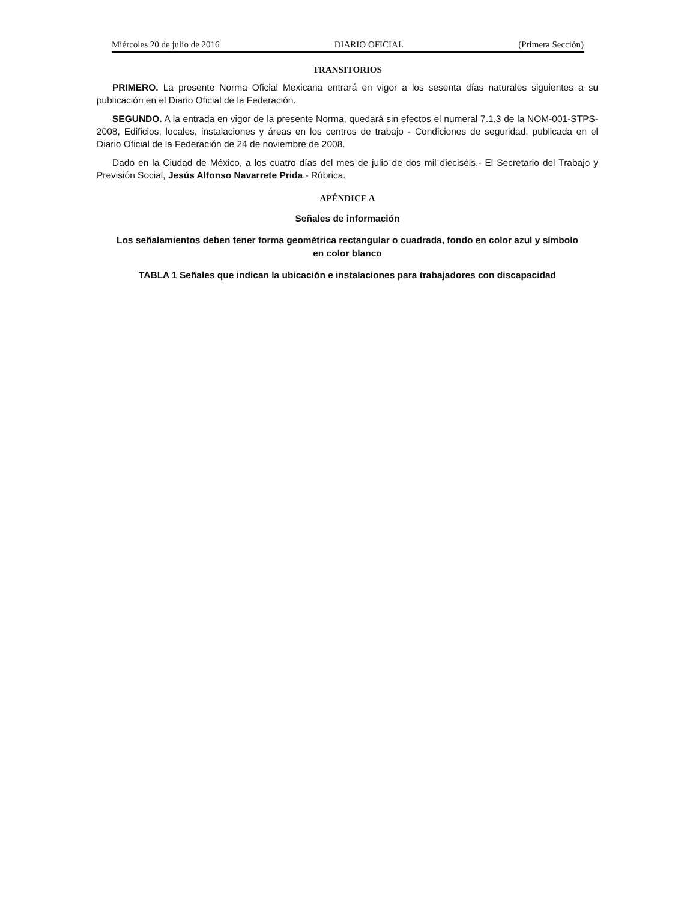Miércoles 20 de julio de 2016 DIARIO OFICIAL (Primera Sección)
TRANSITORIOS
PRIMERO. La presente Norma Oficial Mexicana entrará en vigor a los sesenta días naturales siguientes a su publicación en el Diario Oficial de la Federación.
SEGUNDO. A la entrada en vigor de la presente Norma, quedará sin efectos el numeral 7.1.3 de la NOM-001-STPS-2008, Edificios, locales, instalaciones y áreas en los centros de trabajo - Condiciones de seguridad, publicada en el Diario Oficial de la Federación de 24 de noviembre de 2008.
Dado en la Ciudad de México, a los cuatro días del mes de julio de dos mil dieciséis.- El Secretario del Trabajo y Previsión Social, Jesús Alfonso Navarrete Prida.- Rúbrica.
APÉNDICE A
Señales de información
Los señalamientos deben tener forma geométrica rectangular o cuadrada, fondo en color azul y símbolo en color blanco
TABLA 1 Señales que indican la ubicación e instalaciones para trabajadores con discapacidad